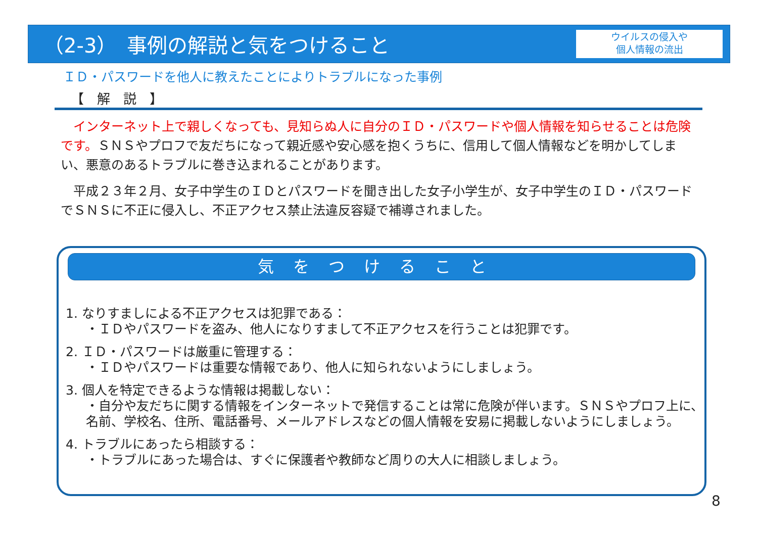（2-3）　事例の解説と気をつけること
ウイルスの侵入や
個人情報の流出
ＩＤ・パスワードを他人に教えたことによりトラブルになった事例
【　解　説　】
　インターネット上で親しくなっても、見知らぬ人に自分のＩＤ・パスワードや個人情報を知らせることは危険です。ＳＮＳやプロフで友だちになって親近感や安心感を抱くうちに、信用して個人情報などを明かしてしまい、悪意のあるトラブルに巻き込まれることがあります。
　平成２３年２月、女子中学生のＩＤとパスワードを聞き出した女子小学生が、女子中学生のＩＤ・パスワードでＳＮＳに不正に侵入し、不正アクセス禁止法違反容疑で補導されました。
気をつけること
1. なりすましによる不正アクセスは犯罪である：
・ＩＤやパスワードを盗み、他人になりすまして不正アクセスを行うことは犯罪です。
2. ＩＤ・パスワードは厳重に管理する：
・ＩＤやパスワードは重要な情報であり、他人に知られないようにしましょう。
3. 個人を特定できるような情報は掲載しない：
・自分や友だちに関する情報をインターネットで発信することは常に危険が伴います。ＳＮＳやプロフ上に、名前、学校名、住所、電話番号、メールアドレスなどの個人情報を安易に掲載しないようにしましょう。
4. トラブルにあったら相談する：
・トラブルにあった場合は、すぐに保護者や教師など周りの大人に相談しましょう。
8